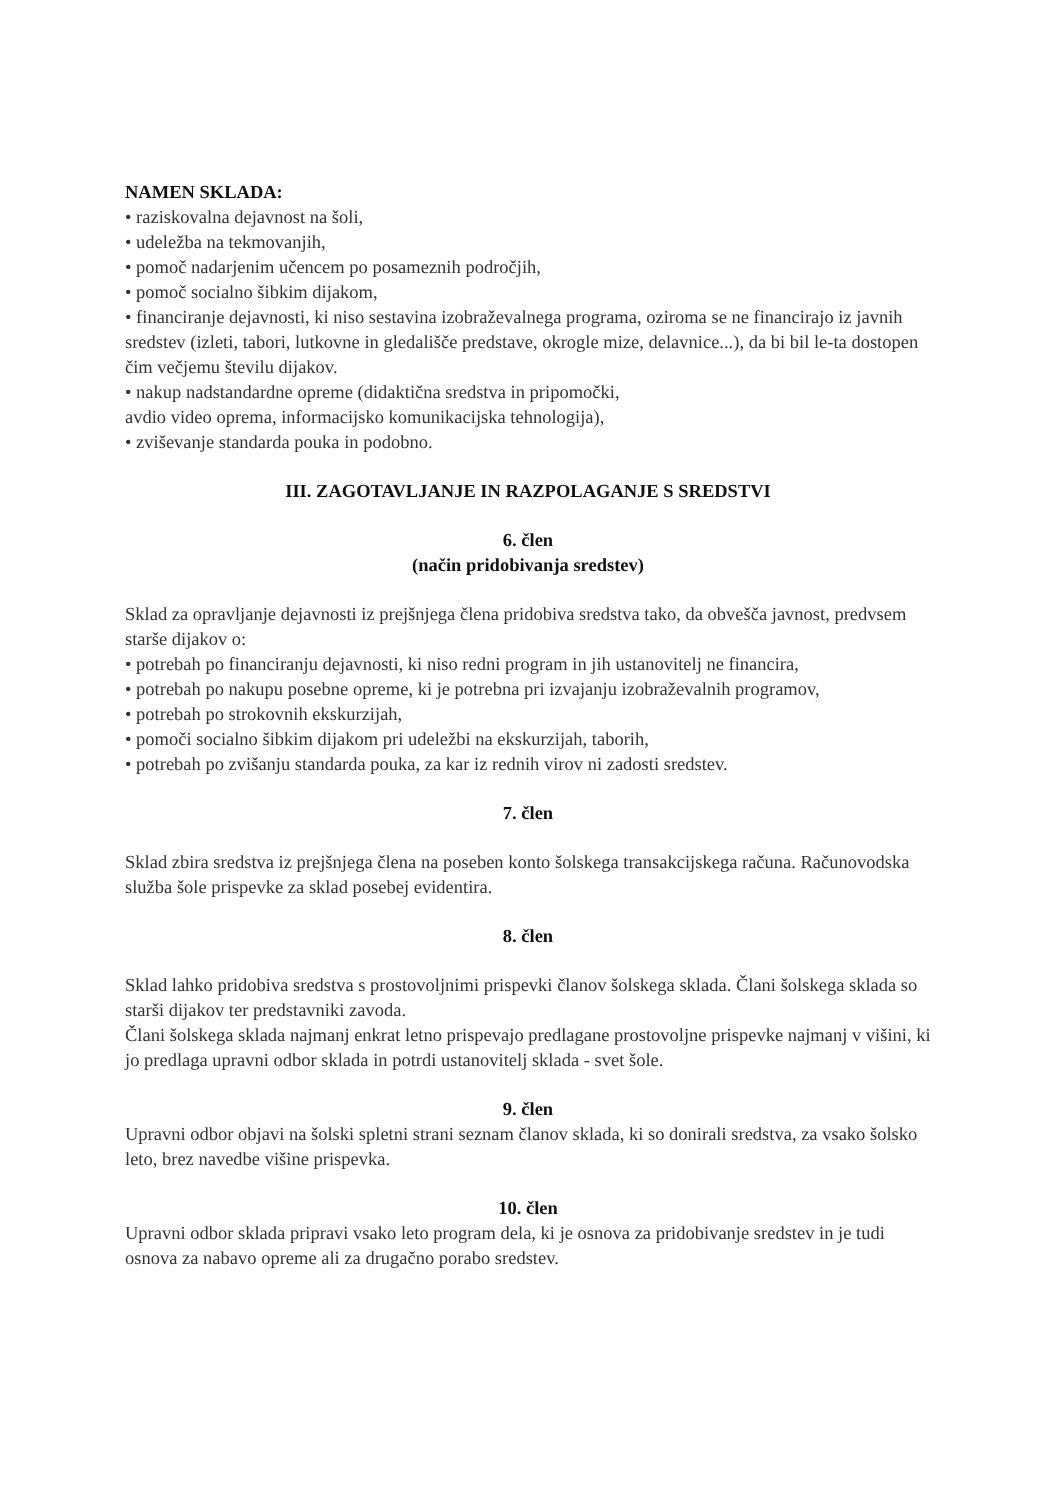NAMEN SKLADA:
• raziskovalna dejavnost na šoli,
• udeležba na tekmovanjih,
• pomoč nadarjenim učencem po posameznih področjih,
• pomoč socialno šibkim dijakom,
• financiranje dejavnosti, ki niso sestavina izobraževalnega programa, oziroma se ne financirajo iz javnih sredstev (izleti, tabori, lutkovne in gledališče predstave, okrogle mize, delavnice...), da bi bil le-ta dostopen čim večjemu številu dijakov.
• nakup nadstandardne opreme (didaktična sredstva in pripomočki,
avdio video oprema, informacijsko komunikacijska tehnologija),
• zviševanje standarda pouka in podobno.
III. ZAGOTAVLJANJE IN RAZPOLAGANJE S SREDSTVI
6. člen
(način pridobivanja sredstev)
Sklad za opravljanje dejavnosti iz prejšnjega člena pridobiva sredstva tako, da obvešča javnost, predvsem starše dijakov o:
• potrebah po financiranju dejavnosti, ki niso redni program in jih ustanovitelj ne financira,
• potrebah po nakupu posebne opreme, ki je potrebna pri izvajanju izobraževalnih programov,
• potrebah po strokovnih ekskurzijah,
• pomoči socialno šibkim dijakom pri udeležbi na ekskurzijah, taborih,
• potrebah po zvišanju standarda pouka, za kar iz rednih virov ni zadosti sredstev.
7. člen
Sklad zbira sredstva iz prejšnjega člena na poseben konto šolskega transakcijskega računa. Računovodska služba šole prispevke za sklad posebej evidentira.
8. člen
Sklad lahko pridobiva sredstva s prostovoljnimi prispevki članov šolskega sklada. Člani šolskega sklada so starši dijakov ter predstavniki zavoda.
Člani šolskega sklada najmanj enkrat letno prispevajo predlagane prostovoljne prispevke najmanj v višini, ki jo predlaga upravni odbor sklada in potrdi ustanovitelj sklada - svet šole.
9. člen
Upravni odbor objavi na šolski spletni strani seznam članov sklada, ki so donirali sredstva, za vsako šolsko leto, brez navedbe višine prispevka.
10. člen
Upravni odbor sklada pripravi vsako leto program dela, ki je osnova za pridobivanje sredstev in je tudi osnova za nabavo opreme ali za drugačno porabo sredstev.